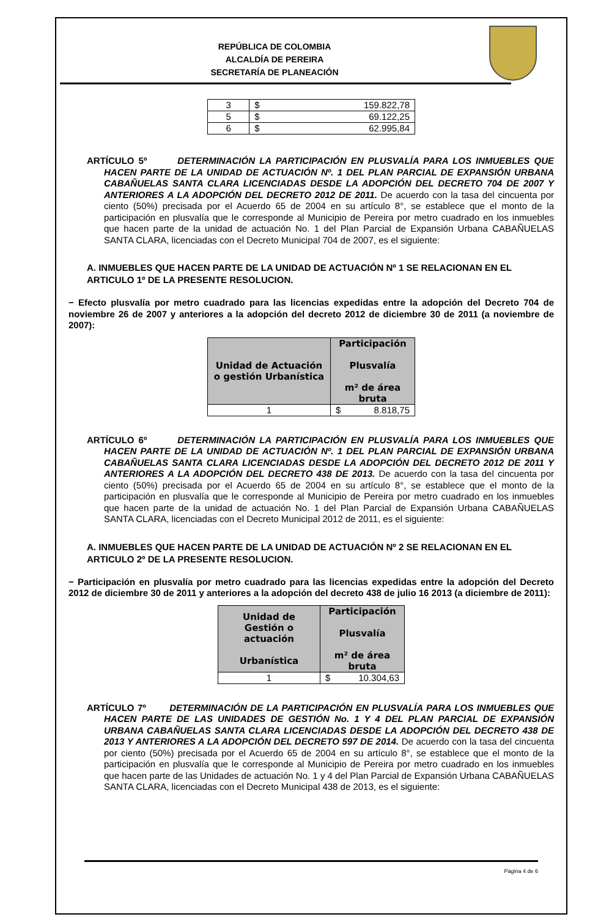REPÚBLICA DE COLOMBIA
ALCALDÍA DE PEREIRA
SECRETARÍA DE PLANEACIÓN
| 3 | $ 159.822,78 |
| 5 | $ 69.122,25 |
| 6 | $ 62.995,84 |
ARTÍCULO 5º DETERMINACIÓN LA PARTICIPACIÓN EN PLUSVALÍA PARA LOS INMUEBLES QUE HACEN PARTE DE LA UNIDAD DE ACTUACIÓN Nº. 1 DEL PLAN PARCIAL DE EXPANSIÓN URBANA CABAÑUELAS SANTA CLARA LICENCIADAS DESDE LA ADOPCIÓN DEL DECRETO 704 DE 2007 Y ANTERIORES A LA ADOPCIÓN DEL DECRETO 2012 DE 2011. De acuerdo con la tasa del cincuenta por ciento (50%) precisada por el Acuerdo 65 de 2004 en su artículo 8°, se establece que el monto de la participación en plusvalía que le corresponde al Municipio de Pereira por metro cuadrado en los inmuebles que hacen parte de la unidad de actuación No. 1 del Plan Parcial de Expansión Urbana CABAÑUELAS SANTA CLARA, licenciadas con el Decreto Municipal 704 de 2007, es el siguiente:
A. INMUEBLES QUE HACEN PARTE DE LA UNIDAD DE ACTUACIÓN Nº 1 SE RELACIONAN EN EL ARTICULO 1º DE LA PRESENTE RESOLUCION.
− Efecto plusvalía por metro cuadrado para las licencias expedidas entre la adopción del Decreto 704 de noviembre 26 de 2007 y anteriores a la adopción del decreto 2012 de diciembre 30 de 2011 (a noviembre de 2007):
| Unidad de Actuación o gestión Urbanística | Participación Plusvalía m² de área bruta |
| --- | --- |
| 1 | $ 8.818,75 |
ARTÍCULO 6º DETERMINACIÓN LA PARTICIPACIÓN EN PLUSVALÍA PARA LOS INMUEBLES QUE HACEN PARTE DE LA UNIDAD DE ACTUACIÓN Nº. 1 DEL PLAN PARCIAL DE EXPANSIÓN URBANA CABAÑUELAS SANTA CLARA LICENCIADAS DESDE LA ADOPCIÓN DEL DECRETO 2012 DE 2011 Y ANTERIORES A LA ADOPCIÓN DEL DECRETO 438 DE 2013. De acuerdo con la tasa del cincuenta por ciento (50%) precisada por el Acuerdo 65 de 2004 en su artículo 8°, se establece que el monto de la participación en plusvalía que le corresponde al Municipio de Pereira por metro cuadrado en los inmuebles que hacen parte de la unidad de actuación No. 1 del Plan Parcial de Expansión Urbana CABAÑUELAS SANTA CLARA, licenciadas con el Decreto Municipal 2012 de 2011, es el siguiente:
A. INMUEBLES QUE HACEN PARTE DE LA UNIDAD DE ACTUACIÓN Nº 2 SE RELACIONAN EN EL ARTICULO 2º DE LA PRESENTE RESOLUCION.
− Participación en plusvalía por metro cuadrado para las licencias expedidas entre la adopción del Decreto 2012 de diciembre 30 de 2011 y anteriores a la adopción del decreto 438 de julio 16 2013 (a diciembre de 2011):
| Unidad de Gestión o actuación Urbanística | Participación Plusvalía m² de área bruta |
| --- | --- |
| 1 | $ 10.304,63 |
ARTÍCULO 7º DETERMINACIÓN DE LA PARTICIPACIÓN EN PLUSVALÍA PARA LOS INMUEBLES QUE HACEN PARTE DE LAS UNIDADES DE GESTIÓN No. 1 Y 4 DEL PLAN PARCIAL DE EXPANSIÓN URBANA CABAÑUELAS SANTA CLARA LICENCIADAS DESDE LA ADOPCIÓN DEL DECRETO 438 DE 2013 Y ANTERIORES A LA ADOPCIÓN DEL DECRETO 597 DE 2014. De acuerdo con la tasa del cincuenta por ciento (50%) precisada por el Acuerdo 65 de 2004 en su artículo 8°, se establece que el monto de la participación en plusvalía que le corresponde al Municipio de Pereira por metro cuadrado en los inmuebles que hacen parte de las Unidades de actuación No. 1 y 4 del Plan Parcial de Expansión Urbana CABAÑUELAS SANTA CLARA, licenciadas con el Decreto Municipal 438 de 2013, es el siguiente:
Página 4 de 6